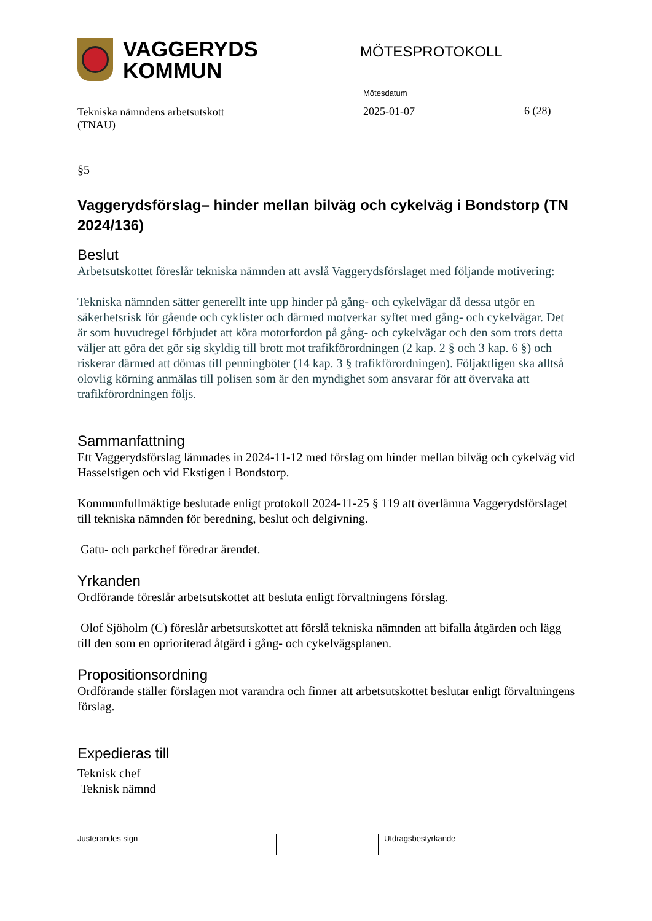VAGGERYDS
KOMMUN
MÖTESPROTOKOLL
Tekniska nämndens arbetsutskott
(TNAU)
Mötesdatum
2025-01-07
6 (28)
§5
Vaggerydsförslag– hinder mellan bilväg och cykelväg i Bondstorp (TN 2024/136)
Beslut
Arbetsutskottet föreslår tekniska nämnden att avslå Vaggerydsförslaget med följande motivering:
Tekniska nämnden sätter generellt inte upp hinder på gång- och cykelvägar då dessa utgör en säkerhetsrisk för gående och cyklister och därmed motverkar syftet med gång- och cykelvägar. Det är som huvudregel förbjudet att köra motorfordon på gång- och cykelvägar och den som trots detta väljer att göra det gör sig skyldig till brott mot trafikförordningen (2 kap. 2 § och 3 kap. 6 §) och riskerar därmed att dömas till penningböter (14 kap. 3 § trafikförordningen). Följaktligen ska alltså olovlig körning anmälas till polisen som är den myndighet som ansvarar för att övervaka att trafikförordningen följs.
Sammanfattning
Ett Vaggerydsförslag lämnades in 2024-11-12 med förslag om hinder mellan bilväg och cykelväg vid Hasselstigen och vid Ekstigen i Bondstorp.
Kommunfullmäktige beslutade enligt protokoll 2024-11-25 § 119 att överlämna Vaggerydsförslaget till tekniska nämnden för beredning, beslut och delgivning.
Gatu- och parkchef föredrar ärendet.
Yrkanden
Ordförande föreslår arbetsutskottet att besluta enligt förvaltningens förslag.
Olof Sjöholm (C) föreslår arbetsutskottet att förslå tekniska nämnden att bifalla åtgärden och lägg till den som en oprioriterad åtgärd i gång- och cykelvägsplanen.
Propositionsordning
Ordförande ställer förslagen mot varandra och finner att arbetsutskottet beslutar enligt förvaltningens förslag.
Expedieras till
Teknisk chef
Teknisk nämnd
Justerandes sign Utdragsbestyrkande